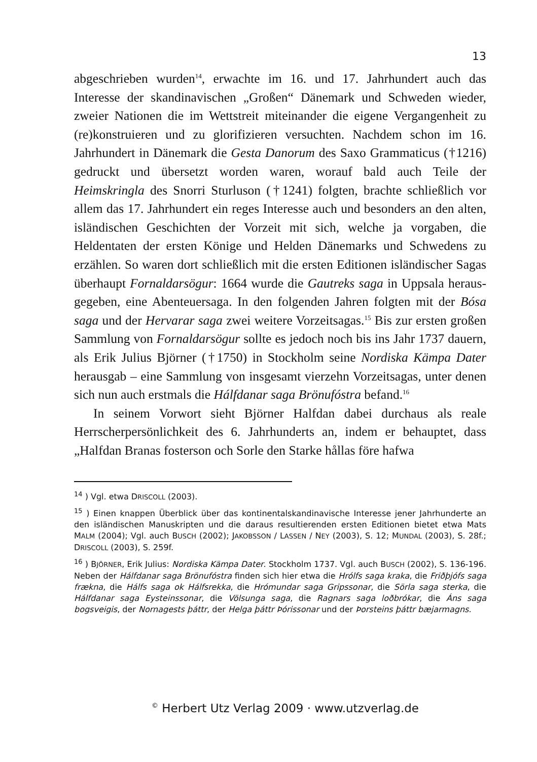13
abgeschrieben wurden<sup>14</sup>, erwachte im 16. und 17. Jahrhundert auch das Interesse der skandinavischen „Großen“ Dänemark und Schweden wieder, zweier Nationen die im Wettstreit miteinander die eigene Vergangenheit zu (re)konstruieren und zu glorifizieren versuchten. Nachdem schon im 16. Jahrhundert in Dänemark die Gesta Danorum des Saxo Grammaticus (†1216) gedruckt und übersetzt worden waren, worauf bald auch Teile der Heimskringla des Snorri Sturluson (†1241) folgten, brachte schließlich vor allem das 17. Jahrhundert ein reges Interesse auch und besonders an den alten, isländischen Geschichten der Vorzeit mit sich, welche ja vorgaben, die Heldentaten der ersten Könige und Helden Dänemarks und Schwedens zu erzählen. So waren dort schließlich mit die ersten Editionen isländischer Sagas überhaupt Fornaldarsögur: 1664 wurde die Gautreks saga in Uppsala heraus­gegeben, eine Abenteuersaga. In den folgenden Jahren folgten mit der Bósa saga und der Hervarar saga zwei weitere Vorzeitsagas.<sup>15</sup> Bis zur ersten großen Sammlung von Fornaldarsögur sollte es jedoch noch bis ins Jahr 1737 dauern, als Erik Julius Björner (†1750) in Stockholm seine Nordiska Kämpa Dater herausgab – eine Sammlung von insge­samt vierzehn Vorzeitsagas, unter denen sich nun auch erstmals die Hálfdanar saga Brönufóstra befand.<sup>16</sup>
In seinem Vorwort sieht Björner Halfdan dabei durchaus als reale Herrscherpersönlichkeit des 6. Jahrhunderts an, indem er behauptet, dass „Halfdan Branas fosterson och Sorle den Starke hållas före hafwa
<sup>14</sup> ) Vgl. etwa DRISCOLL (2003).
<sup>15</sup> ) Einen knappen Überblick über das kontinentalskandinavische Interesse jener Jahrhunderte an den isländischen Manuskripten und die daraus resultierenden ersten Editionen bietet etwa Mats MALM (2004); Vgl. auch BUSCH (2002); JAKOBSSON / LASSEN / NEY (2003), S. 12; MUNDAL (2003), S. 28f.; DRISCOLL (2003), S. 259f.
<sup>16</sup> ) BJÖRNER, Erik Julius: Nordiska Kämpa Dater. Stockholm 1737. Vgl. auch BUSCH (2002), S. 136-196. Neben der Hálfdanar saga Brönufóstra finden sich hier etwa die Hrólfs saga kraka, die Friðþjófs saga frækna, die Hálfs saga ok Hálfsrekka, die Hrómundar saga Gripssonar, die Sörla saga sterka, die Hálfdanar saga Eysteinssonar, die Völsunga saga, die Ragnars saga loðbrókar, die Áns saga bogsveigis, der Norna­gests þáttr, der Helga þáttr Þórissonar und der Þorsteins þáttr bæjarmagns.
<sup>©</sup> Herbert Utz Verlag 2009 · www.utzverlag.de